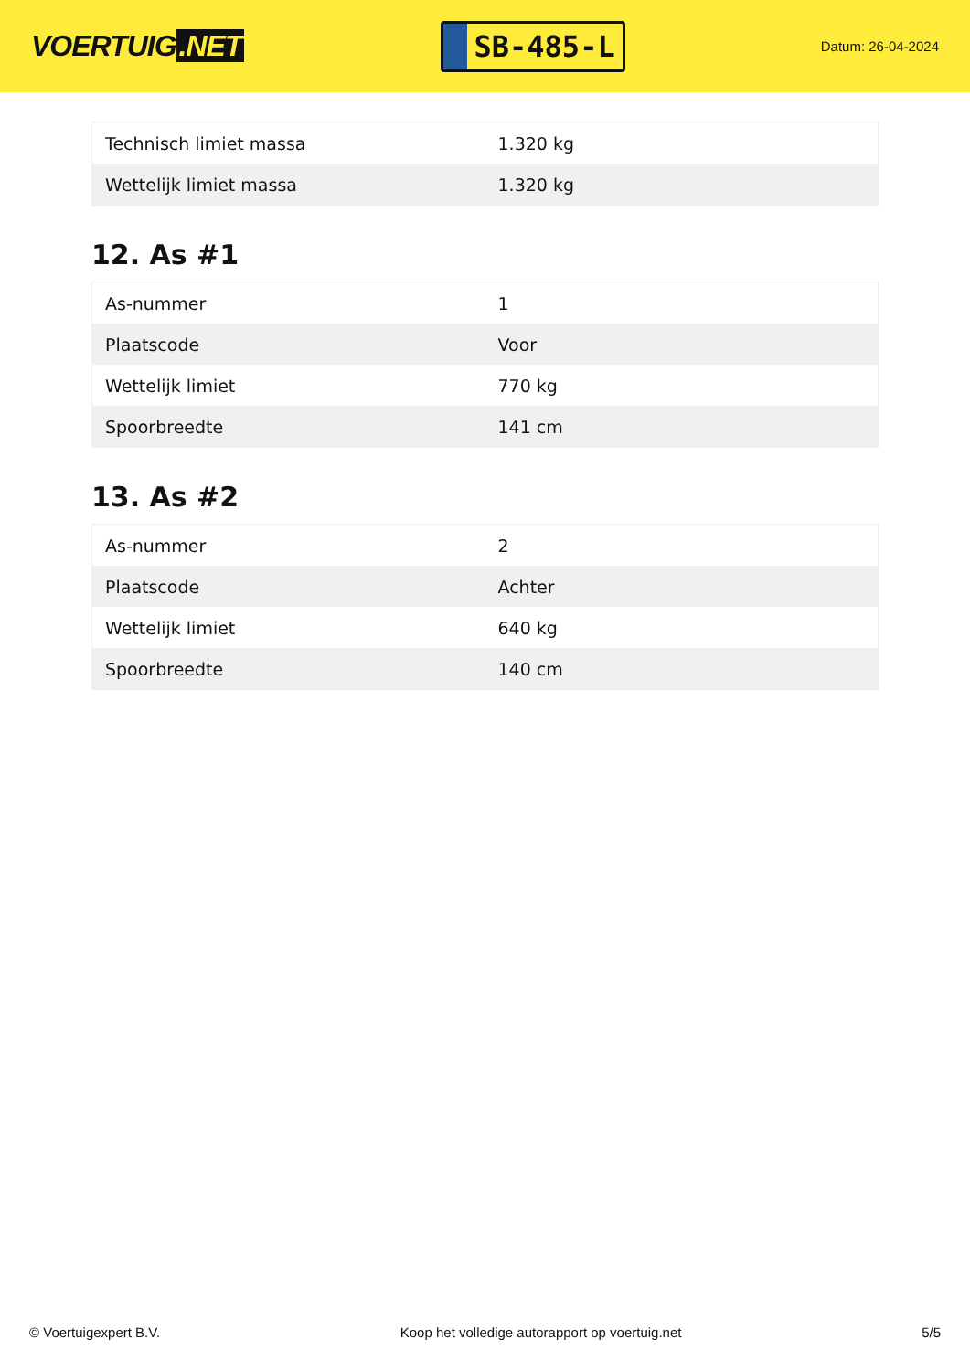VOERTUIG.NET
SB-485-L
Datum: 26-04-2024
| Technisch limiet massa | 1.320 kg |
| Wettelijk limiet massa | 1.320 kg |
12. As #1
| As-nummer | 1 |
| Plaatscode | Voor |
| Wettelijk limiet | 770 kg |
| Spoorbreedte | 141 cm |
13. As #2
| As-nummer | 2 |
| Plaatscode | Achter |
| Wettelijk limiet | 640 kg |
| Spoorbreedte | 140 cm |
© Voertuigexpert B.V. Koop het volledige autorapport op voertuig.net 5/5